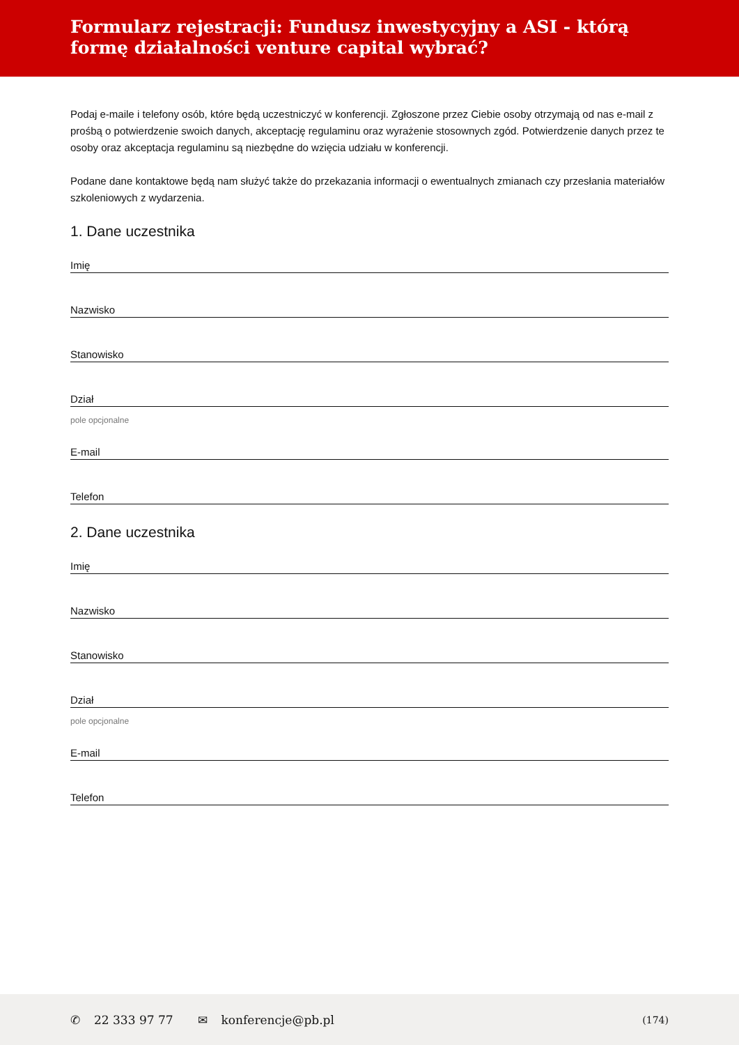Formularz rejestracji: Fundusz inwestycyjny a ASI - którą formę działalności venture capital wybrać?
Podaj e-maile i telefony osób, które będą uczestniczyć w konferencji. Zgłoszone przez Ciebie osoby otrzymają od nas e-mail z prośbą o potwierdzenie swoich danych, akceptację regulaminu oraz wyrażenie stosownych zgód. Potwierdzenie danych przez te osoby oraz akceptacja regulaminu są niezbędne do wzięcia udziału w konferencji.
Podane dane kontaktowe będą nam służyć także do przekazania informacji o ewentualnych zmianach czy przesłania materiałów szkoleniowych z wydarzenia.
1. Dane uczestnika
Imię
Nazwisko
Stanowisko
Dział
pole opcjonalne
E-mail
Telefon
2. Dane uczestnika
Imię
Nazwisko
Stanowisko
Dział
pole opcjonalne
E-mail
Telefon
✆ 22 333 97 77 ✉ konferencje@pb.pl (174)